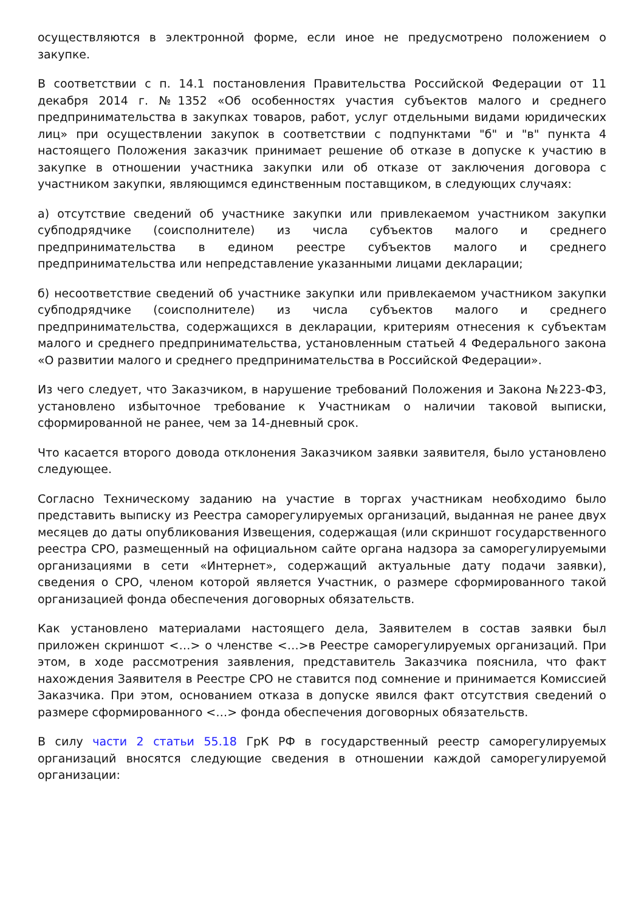осуществляются в электронной форме, если иное не предусмотрено положением о закупке.
В соответствии с п. 14.1 постановления Правительства Российской Федерации от 11 декабря 2014 г. №1352 «Об особенностях участия субъектов малого и среднего предпринимательства в закупках товаров, работ, услуг отдельными видами юридических лиц» при осуществлении закупок в соответствии с подпунктами "б" и "в" пункта 4 настоящего Положения заказчик принимает решение об отказе в допуске к участию в закупке в отношении участника закупки или об отказе от заключения договора с участником закупки, являющимся единственным поставщиком, в следующих случаях:
а) отсутствие сведений об участнике закупки или привлекаемом участником закупки субподрядчике (соисполнителе) из числа субъектов малого и среднего предпринимательства в едином реестре субъектов малого и среднего предпринимательства или непредставление указанными лицами декларации;
б) несоответствие сведений об участнике закупки или привлекаемом участником закупки субподрядчике (соисполнителе) из числа субъектов малого и среднего предпринимательства, содержащихся в декларации, критериям отнесения к субъектам малого и среднего предпринимательства, установленным статьей 4 Федерального закона «О развитии малого и среднего предпринимательства в Российской Федерации».
Из чего следует, что Заказчиком, в нарушение требований Положения и Закона №223-ФЗ, установлено избыточное требование к Участникам о наличии таковой выписки, сформированной не ранее, чем за 14-дневный срок.
Что касается второго довода отклонения Заказчиком заявки заявителя, было установлено следующее.
Согласно Техническому заданию на участие в торгах участникам необходимо было представить выписку из Реестра саморегулируемых организаций, выданная не ранее двух месяцев до даты опубликования Извещения, содержащая (или скриншот государственного реестра СРО, размещенный на официальном сайте органа надзора за саморегулируемыми организациями в сети «Интернет», содержащий актуальные дату подачи заявки), сведения о СРО, членом которой является Участник, о размере сформированного такой организацией фонда обеспечения договорных обязательств.
Как установлено материалами настоящего дела, Заявителем в состав заявки был приложен скриншот <…> о членстве <…>в Реестре саморегулируемых организаций. При этом, в ходе рассмотрения заявления, представитель Заказчика пояснила, что факт нахождения Заявителя в Реестре СРО не ставится под сомнение и принимается Комиссией Заказчика. При этом, основанием отказа в допуске явился факт отсутствия сведений о размере сформированного <…> фонда обеспечения договорных обязательств.
В силу части 2 статьи 55.18 ГрК РФ в государственный реестр саморегулируемых организаций вносятся следующие сведения в отношении каждой саморегулируемой организации: